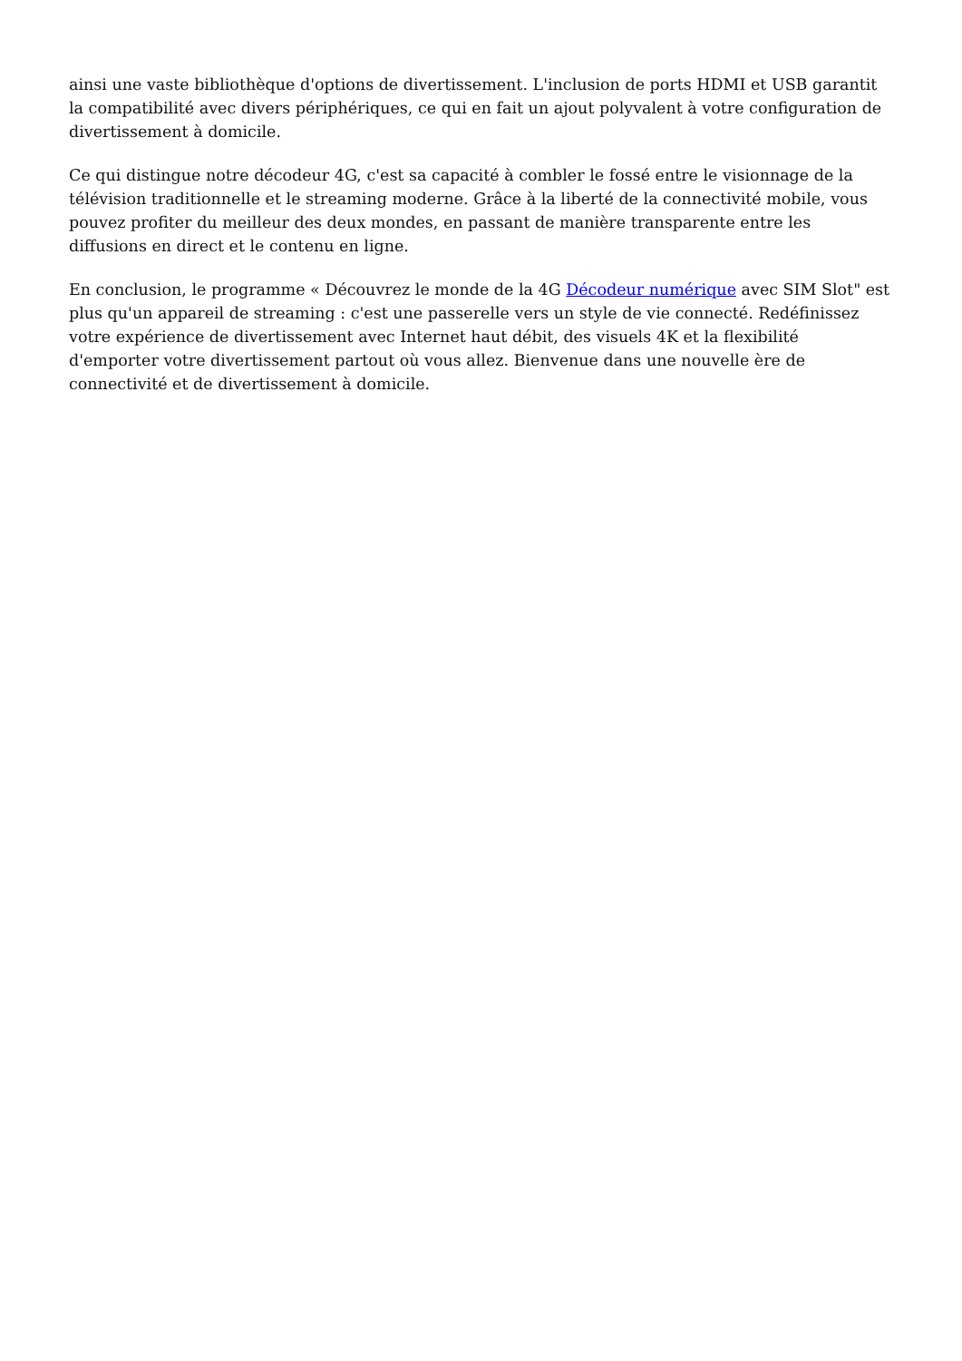ainsi une vaste bibliothèque d'options de divertissement. L'inclusion de ports HDMI et USB garantit la compatibilité avec divers périphériques, ce qui en fait un ajout polyvalent à votre configuration de divertissement à domicile.
Ce qui distingue notre décodeur 4G, c'est sa capacité à combler le fossé entre le visionnage de la télévision traditionnelle et le streaming moderne. Grâce à la liberté de la connectivité mobile, vous pouvez profiter du meilleur des deux mondes, en passant de manière transparente entre les diffusions en direct et le contenu en ligne.
En conclusion, le programme « Découvrez le monde de la 4G Décodeur numérique avec SIM Slot" est plus qu'un appareil de streaming : c'est une passerelle vers un style de vie connecté. Redéfinissez votre expérience de divertissement avec Internet haut débit, des visuels 4K et la flexibilité d'emporter votre divertissement partout où vous allez. Bienvenue dans une nouvelle ère de connectivité et de divertissement à domicile.